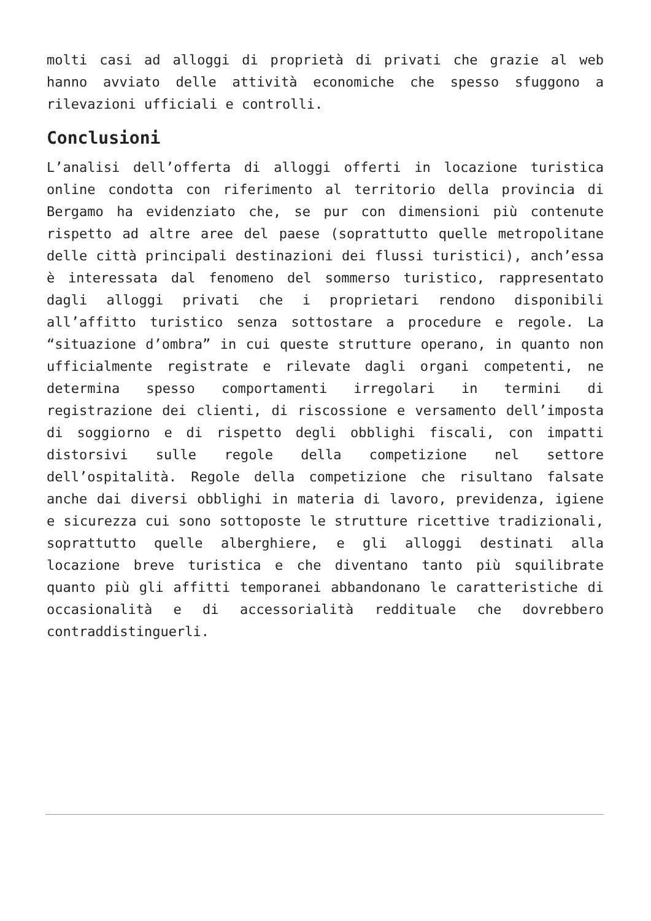molti casi ad alloggi di proprietà di privati che grazie al web hanno avviato delle attività economiche che spesso sfuggono a rilevazioni ufficiali e controlli.
Conclusioni
L’analisi dell’offerta di alloggi offerti in locazione turistica online condotta con riferimento al territorio della provincia di Bergamo ha evidenziato che, se pur con dimensioni più contenute rispetto ad altre aree del paese (soprattutto quelle metropolitane delle città principali destinazioni dei flussi turistici), anch’essa è interessata dal fenomeno del sommerso turistico, rappresentato dagli alloggi privati che i proprietari rendono disponibili all’affitto turistico senza sottostare a procedure e regole. La “situazione d’ombra” in cui queste strutture operano, in quanto non ufficialmente registrate e rilevate dagli organi competenti, ne determina spesso comportamenti irregolari in termini di registrazione dei clienti, di riscossione e versamento dell’imposta di soggiorno e di rispetto degli obblighi fiscali, con impatti distorsivi sulle regole della competizione nel settore dell’ospitalità. Regole della competizione che risultano falsate anche dai diversi obblighi in materia di lavoro, previdenza, igiene e sicurezza cui sono sottoposte le strutture ricettive tradizionali, soprattutto quelle alberghiere, e gli alloggi destinati alla locazione breve turistica e che diventano tanto più squilibrate quanto più gli affitti temporanei abbandonano le caratteristiche di occasionalità e di accessorialità reddituale che dovrebbero contraddistinguerli.